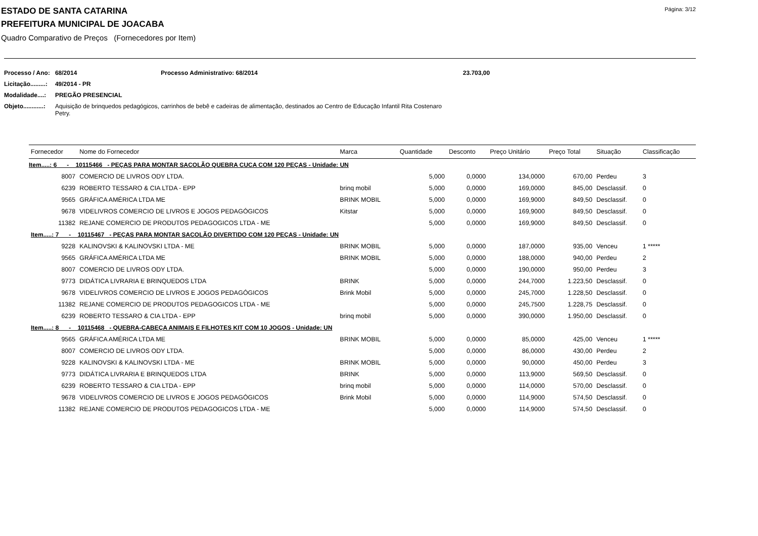Página: 3/12
ESTADO DE SANTA CATARINA
PREFEITURA MUNICIPAL DE JOACABA
Quadro Comparativo de Preços (Fornecedores por Item)
| Processo / Ano: | 68/2014 | Processo Administrativo: 68/2014 | 23.703,00 |
| Licitação.........: | 49/2014 - PR | | |
| Modalidade....: | PREGÃO PRESENCIAL | | |
| Objeto............: | Aquisição de brinquedos pedagógicos, carrinhos de bebê e cadeiras de alimentação, destinados ao Centro de Educação Infantil Rita Costenaro Petry. | | |
| Fornecedor | Nome do Fornecedor | Marca | Quantidade | Desconto | Preço Unitário | Preço Total | Situação | Classificação |
| --- | --- | --- | --- | --- | --- | --- | --- | --- |
| Item.....: 6 - 10115466 - PEÇAS PARA MONTAR SACOLÃO QUEBRA CUCA COM 120 PEÇAS - Unidade: UN | | | | | | | | |
| 8007 | COMERCIO DE LIVROS ODY LTDA. | | 5,000 | 0,0000 | 134,0000 | 670,00 | Perdeu | 3 |
| 6239 | ROBERTO TESSARO & CIA LTDA - EPP | brinq mobil | 5,000 | 0,0000 | 169,0000 | 845,00 | Desclassif. | 0 |
| 9565 | GRÁFICA AMÉRICA LTDA ME | BRINK MOBIL | 5,000 | 0,0000 | 169,9000 | 849,50 | Desclassif. | 0 |
| 9678 | VIDELIVROS COMERCIO DE LIVROS E JOGOS PEDAGÓGICOS | Kitstar | 5,000 | 0,0000 | 169,9000 | 849,50 | Desclassif. | 0 |
| 11382 | REJANE COMERCIO DE PRODUTOS PEDAGOGICOS LTDA - ME | | 5,000 | 0,0000 | 169,9000 | 849,50 | Desclassif. | 0 |
| Item.....: 7 - 10115467 - PEÇAS PARA MONTAR SACOLÃO DIVERTIDO COM 120 PEÇAS - Unidade: UN | | | | | | | | |
| 9228 | KALINOVSKI & KALINOVSKI LTDA - ME | BRINK MOBIL | 5,000 | 0,0000 | 187,0000 | 935,00 | Venceu | 1 ***** |
| 9565 | GRÁFICA AMÉRICA LTDA ME | BRINK MOBIL | 5,000 | 0,0000 | 188,0000 | 940,00 | Perdeu | 2 |
| 8007 | COMERCIO DE LIVROS ODY LTDA. | | 5,000 | 0,0000 | 190,0000 | 950,00 | Perdeu | 3 |
| 9773 | DIDÁTICA LIVRARIA E BRINQUEDOS LTDA | BRINK | 5,000 | 0,0000 | 244,7000 | 1.223,50 | Desclassif. | 0 |
| 9678 | VIDELIVROS COMERCIO DE LIVROS E JOGOS PEDAGÓGICOS | Brink Mobil | 5,000 | 0,0000 | 245,7000 | 1.228,50 | Desclassif. | 0 |
| 11382 | REJANE COMERCIO DE PRODUTOS PEDAGOGICOS LTDA - ME | | 5,000 | 0,0000 | 245,7500 | 1.228,75 | Desclassif. | 0 |
| 6239 | ROBERTO TESSARO & CIA LTDA - EPP | brinq mobil | 5,000 | 0,0000 | 390,0000 | 1.950,00 | Desclassif. | 0 |
| Item.....: 8 - 10115468 - QUEBRA-CABEÇA ANIMAIS E FILHOTES KIT COM 10 JOGOS - Unidade: UN | | | | | | | | |
| 9565 | GRÁFICA AMÉRICA LTDA ME | BRINK MOBIL | 5,000 | 0,0000 | 85,0000 | 425,00 | Venceu | 1 ***** |
| 8007 | COMERCIO DE LIVROS ODY LTDA. | | 5,000 | 0,0000 | 86,0000 | 430,00 | Perdeu | 2 |
| 9228 | KALINOVSKI & KALINOVSKI LTDA - ME | BRINK MOBIL | 5,000 | 0,0000 | 90,0000 | 450,00 | Perdeu | 3 |
| 9773 | DIDÁTICA LIVRARIA E BRINQUEDOS LTDA | BRINK | 5,000 | 0,0000 | 113,9000 | 569,50 | Desclassif. | 0 |
| 6239 | ROBERTO TESSARO & CIA LTDA - EPP | brinq mobil | 5,000 | 0,0000 | 114,0000 | 570,00 | Desclassif. | 0 |
| 9678 | VIDELIVROS COMERCIO DE LIVROS E JOGOS PEDAGÓGICOS | Brink Mobil | 5,000 | 0,0000 | 114,9000 | 574,50 | Desclassif. | 0 |
| 11382 | REJANE COMERCIO DE PRODUTOS PEDAGOGICOS LTDA - ME | | 5,000 | 0,0000 | 114,9000 | 574,50 | Desclassif. | 0 |